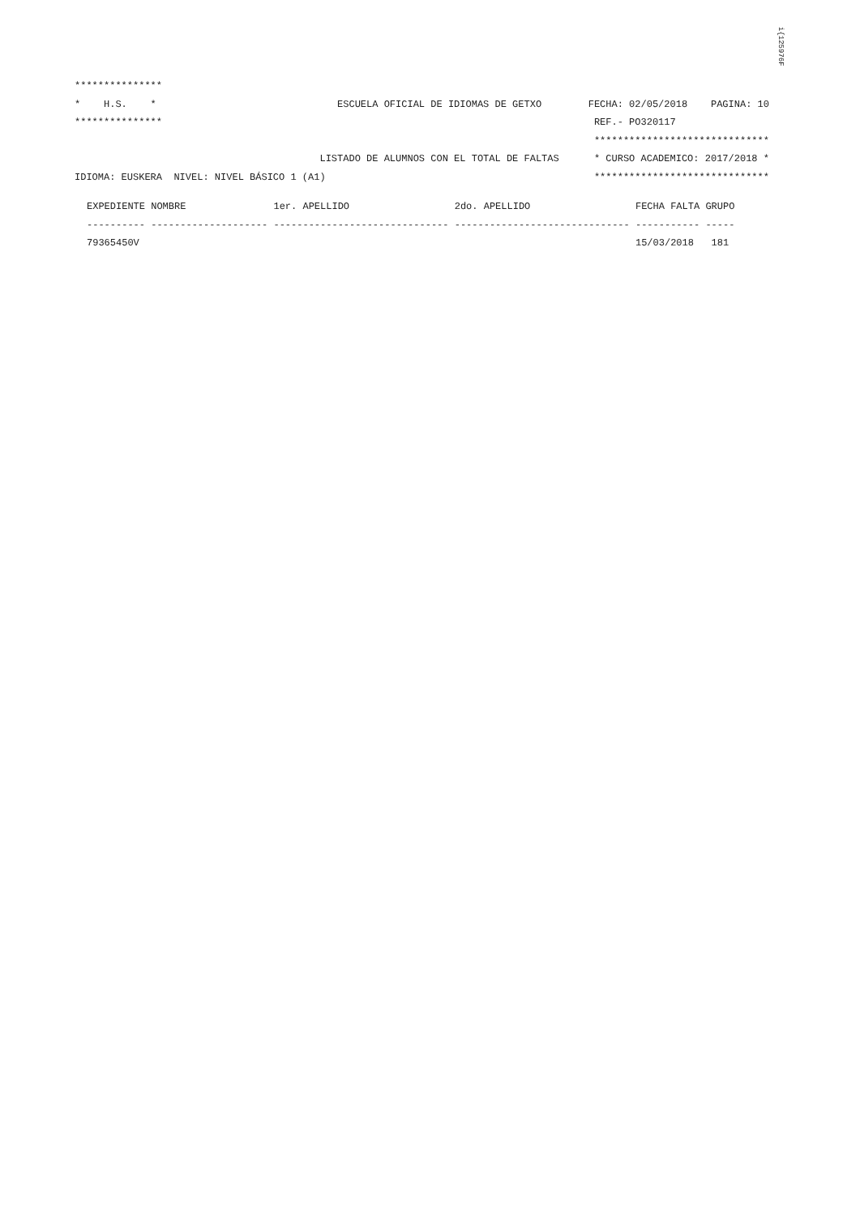i{125976F
***************
*    H.S.    *                               ESCUELA OFICIAL DE IDIOMAS DE GETXO        FECHA: 02/05/2018    PAGINA: 10
***************                                                                          REF.- PO320117
                                                                                         ******************************
                                          LISTADO DE ALUMNOS CON EL TOTAL DE FALTAS      * CURSO ACADEMICO: 2017/2018 *
IDIOMA: EUSKERA  NIVEL: NIVEL BÁSICO 1 (A1)                                              ******************************
| EXPEDIENTE | NOMBRE | 1er. APELLIDO | 2do. APELLIDO | FECHA FALTA | GRUPO |
| --- | --- | --- | --- | --- | --- |
| ---------- | -------------------- | ------------------------------ | ------------------------------ | ----------- | ----- |
| 79365450V | | | | 15/03/2018 | 181 |